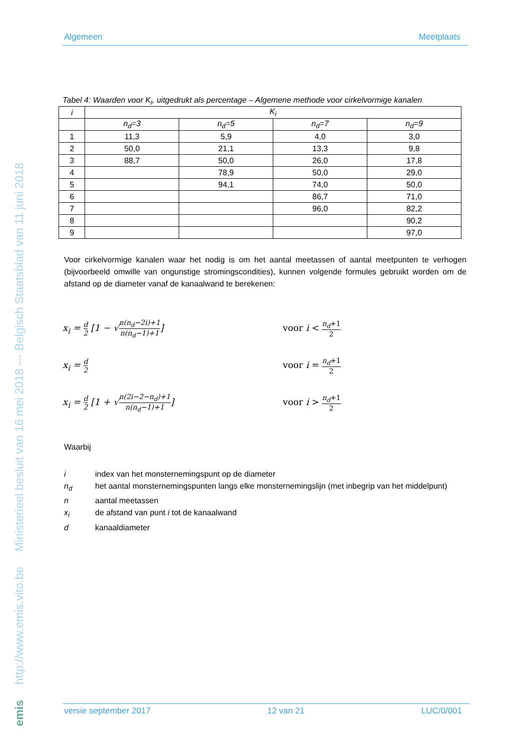Ministerieel besluit van 16 mei 2018 --- Belgisch Staatsblad van 11 juni 2018
http://www.emis.vito.be
emis
Algemeen Meetplaats
Tabel 4: Waarden voor K<sub>i</sub>, uitgedrukt als percentage – Algemene methode voor cirkelvormige kanalen
| i | K<sub>i</sub> | | | |
| --- | --- | --- | --- | --- |
| | n<sub>d</sub>=3 | n<sub>d</sub>=5 | n<sub>d</sub>=7 | n<sub>d</sub>=9 |
| 1 | 11,3 | 5,9 | 4,0 | 3,0 |
| 2 | 50,0 | 21,1 | 13,3 | 9,8 |
| 3 | 88,7 | 50,0 | 26,0 | 17,8 |
| 4 | | 78,9 | 50,0 | 29,0 |
| 5 | | 94,1 | 74,0 | 50,0 |
| 6 | | | 86,7 | 71,0 |
| 7 | | | 96,0 | 82,2 |
| 8 | | | | 90,2 |
| 9 | | | | 97,0 |
Voor cirkelvormige kanalen waar het nodig is om het aantal meetassen of aantal meetpunten te verhogen (bijvoorbeeld omwille van ongunstige stromingscondities), kunnen volgende formules gebruikt worden om de afstand op de diameter vanaf de kanaalwand te berekenen:
x<sub>i</sub> = d 2 [1 − √n(n<sub>d</sub>−2i)+1 n(n<sub>d</sub>−1)+1] voor i < n<sub>d</sub>+1 2
x<sub>i</sub> = d 2
voor i = n<sub>d</sub>+1 2
x<sub>i</sub> = d 2 [1 + √n(2i−2−n<sub>d</sub>)+1 n(n<sub>d</sub>−1)+1] voor i > n<sub>d</sub>+1 2
Waarbij
i index van het monsternemingspunt op de diameter
n<sub>d</sub> het aantal monsternemingspunten langs elke monsternemingslijn (met inbegrip van het middelpunt)
n aantal meetassen
x<sub>i</sub> de afstand van punt i tot de kanaalwand
d kanaaldiameter
versie september 2017 12 van 21 LUC/0/001